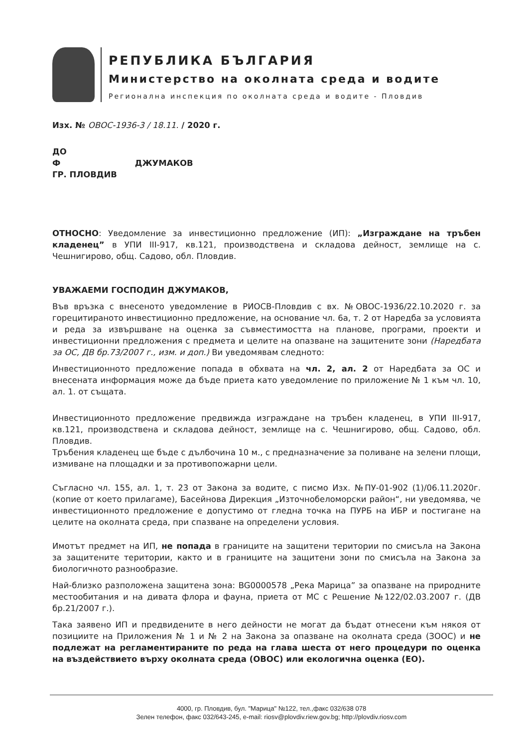РЕПУБЛИКА БЪЛГАРИЯ
Министерство на околната среда и водите
Регионална инспекция по околната среда и водите - Пловдив
Изх. № ОВОС-1936-3 / 18.11. / 2020 г.
ДО
Ф ДЖУМАКОВ
ГР. ПЛОВДИВ
ОТНОСНО: Уведомление за инвестиционно предложение (ИП): „Изграждане на тръбен кладенец” в УПИ III-917, кв.121, производствена и складова дейност, землище на с. Чешнигирово, общ. Садово, обл. Пловдив.
УВАЖАЕМИ ГОСПОДИН ДЖУМАКОВ,
Във връзка с внесеното уведомление в РИОСВ-Пловдив с вх. №ОВОС-1936/22.10.2020 г. за горецитираното инвестиционно предложение, на основание чл. 6а, т. 2 от Наредба за условията и реда за извършване на оценка за съвместимостта на планове, програми, проекти и инвестиционни предложения с предмета и целите на опазване на защитените зони (Наредбата за ОС, ДВ бр.73/2007 г., изм. и доп.) Ви уведомявам следното:
Инвестиционното предложение попада в обхвата на чл. 2, ал. 2 от Наредбата за ОС и внесената информация може да бъде приета като уведомление по приложение № 1 към чл. 10, ал. 1. от същата.
Инвестиционното предложение предвижда изграждане на тръбен кладенец, в УПИ III-917, кв.121, производствена и складова дейност, землище на с. Чешнигирово, общ. Садово, обл. Пловдив.
Тръбения кладенец ще бъде с дълбочина 10 м., с предназначение за поливане на зелени площи, измиване на площадки и за противопожарни цели.
Съгласно чл. 155, ал. 1, т. 23 от Закона за водите, с писмо Изх. №ПУ-01-902 (1)/06.11.2020г. (копие от което прилагаме), Басейнова Дирекция „Източнобеломорски район“, ни уведомява, че инвестиционното предложение е допустимо от гледна точка на ПУРБ на ИБР и постигане на целите на околната среда, при спазване на определени условия.
Имотът предмет на ИП, не попада в границите на защитени територии по смисъла на Закона за защитените територии, както и в границите на защитени зони по смисъла на Закона за биологичното разнообразие.
Най-близко разположена защитена зона: BG0000578 „Река Марица” за опазване на природните местообитания и на дивата флора и фауна, приета от МС с Решение №122/02.03.2007 г. (ДВ бр.21/2007 г.).
Така заявено ИП и предвидените в него дейности не могат да бъдат отнесени към някоя от позициите на Приложения № 1 и № 2 на Закона за опазване на околната среда (ЗООС) и не подлежат на регламентираните по реда на глава шеста от него процедури по оценка на въздействието върху околната среда (ОВОС) или екологична оценка (ЕО).
4000, гр. Пловдив, бул. "Марица" №122, тел.,факс 032/638 078
Зелен телефон, факс 032/643-245, e-mail: riosv@plovdiv.riew.gov.bg; http://plovdiv.riosv.com